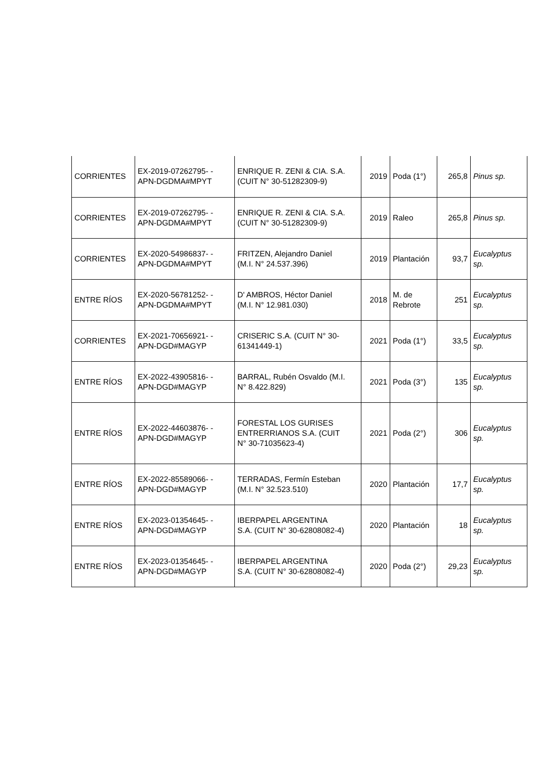| CORRIENTES | EX-2019-07262795- - APN-DGDMA#MPYT | ENRIQUE R. ZENI & CIA. S.A. (CUIT N° 30-51282309-9) | 2019 | Poda (1°) | 265,8 | Pinus sp. |
| CORRIENTES | EX-2019-07262795- - APN-DGDMA#MPYT | ENRIQUE R. ZENI & CIA. S.A. (CUIT N° 30-51282309-9) | 2019 | Raleo | 265,8 | Pinus sp. |
| CORRIENTES | EX-2020-54986837- - APN-DGDMA#MPYT | FRITZEN, Alejandro Daniel (M.I. N° 24.537.396) | 2019 | Plantación | 93,7 | Eucalyptus sp. |
| ENTRE RÍOS | EX-2020-56781252- - APN-DGDMA#MPYT | D' AMBROS, Héctor Daniel (M.I. N° 12.981.030) | 2018 | M. de Rebrote | 251 | Eucalyptus sp. |
| CORRIENTES | EX-2021-70656921- - APN-DGD#MAGYP | CRISERIC S.A. (CUIT N° 30- 61341449-1) | 2021 | Poda (1°) | 33,5 | Eucalyptus sp. |
| ENTRE RÍOS | EX-2022-43905816- - APN-DGD#MAGYP | BARRAL, Rubén Osvaldo (M.I. N° 8.422.829) | 2021 | Poda (3°) | 135 | Eucalyptus sp. |
| ENTRE RÍOS | EX-2022-44603876- - APN-DGD#MAGYP | FORESTAL LOS GURISES ENTRERRIANOS S.A. (CUIT N° 30-71035623-4) | 2021 | Poda (2°) | 306 | Eucalyptus sp. |
| ENTRE RÍOS | EX-2022-85589066- - APN-DGD#MAGYP | TERRADAS, Fermín Esteban (M.I. N° 32.523.510) | 2020 | Plantación | 17,7 | Eucalyptus sp. |
| ENTRE RÍOS | EX-2023-01354645- - APN-DGD#MAGYP | IBERPAPEL ARGENTINA S.A. (CUIT N° 30-62808082-4) | 2020 | Plantación | 18 | Eucalyptus sp. |
| ENTRE RÍOS | EX-2023-01354645- - APN-DGD#MAGYP | IBERPAPEL ARGENTINA S.A. (CUIT N° 30-62808082-4) | 2020 | Poda (2°) | 29,23 | Eucalyptus sp. |